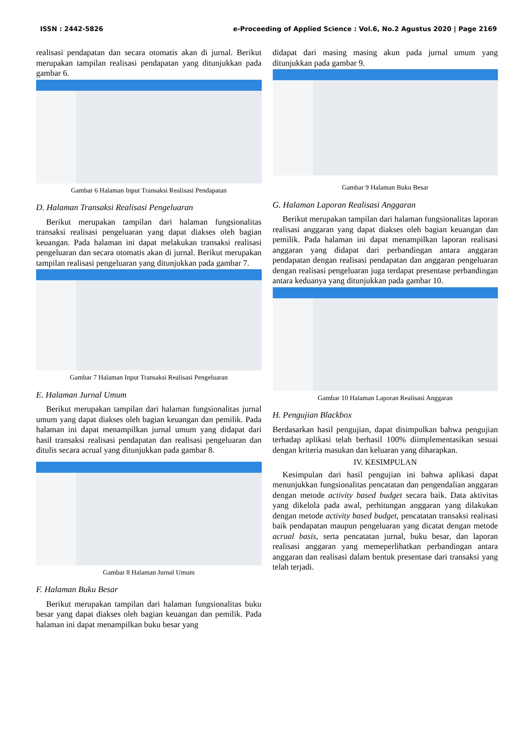ISSN : 2442-5826 e-Proceeding of Applied Science : Vol.6, No.2 Agustus 2020 | Page 2169
realisasi pendapatan dan secara otomatis akan di jurnal. Berikut merupakan tampilan realisasi pendapatan yang ditunjukkan pada gambar 6.
Gambar 6 Halaman Input Transaksi Realisasi Pendapatan
D. Halaman Transaksi Realisasi Pengeluaran
Berikut merupakan tampilan dari halaman fungsionalitas transaksi realisasi pengeluaran yang dapat diakses oleh bagian keuangan. Pada halaman ini dapat melakukan transaksi realisasi pengeluaran dan secara otomatis akan di jurnal. Berikut merupakan tampilan realisasi pengeluaran yang ditunjukkan pada gambar 7.
Gambar 7 Halaman Input Transaksi Realisasi Pengeluaran
E. Halaman Jurnal Umum
Berikut merupakan tampilan dari halaman fungsionalitas jurnal umum yang dapat diakses oleh bagian keuangan dan pemilik. Pada halaman ini dapat menampilkan jurnal umum yang didapat dari hasil transaksi realisasi pendapatan dan realisasi pengeluaran dan ditulis secara acrual yang ditunjukkan pada gambar 8.
Gambar 8 Halaman Jurnal Umum
F. Halaman Buku Besar
Berikut merupakan tampilan dari halaman fungsionalitas buku besar yang dapat diakses oleh bagian keuangan dan pemilik. Pada halaman ini dapat menampilkan buku besar yang
didapat dari masing masing akun pada jurnal umum yang ditunjukkan pada gambar 9.
Gambar 9 Halaman Buku Besar
G. Halaman Laporan Realisasi Anggaran
Berikut merupakan tampilan dari halaman fungsionalitas laporan realisasi anggaran yang dapat diakses oleh bagian keuangan dan pemilik. Pada halaman ini dapat menampilkan laporan realisasi anggaran yang didapat dari perbandingan antara anggaran pendapatan dengan realisasi pendapatan dan anggaran pengeluaran dengan realisasi pengeluaran juga terdapat presentase perbandingan antara keduanya yang ditunjukkan pada gambar 10.
Gambar 10 Halaman Laporan Realisasi Anggaran
H. Pengujian Blackbox
Berdasarkan hasil pengujian, dapat disimpulkan bahwa pengujian terhadap aplikasi telah berhasil 100% diimplementasikan sesuai dengan kriteria masukan dan keluaran yang diharapkan.
IV. KESIMPULAN
Kesimpulan dari hasil pengujian ini bahwa aplikasi dapat menunjukkan fungsionalitas pencatatan dan pengendalian anggaran dengan metode activity based budget secara baik. Data aktivitas yang dikelola pada awal, perhitungan anggaran yang dilakukan dengan metode activity based budget, pencatatan transaksi realisasi baik pendapatan maupun pengeluaran yang dicatat dengan metode acrual basis, serta pencatatan jurnal, buku besar, dan laporan realisasi anggaran yang memeperlihatkan perbandingan antara anggaran dan realisasi dalam bentuk presentase dari transaksi yang telah terjadi.